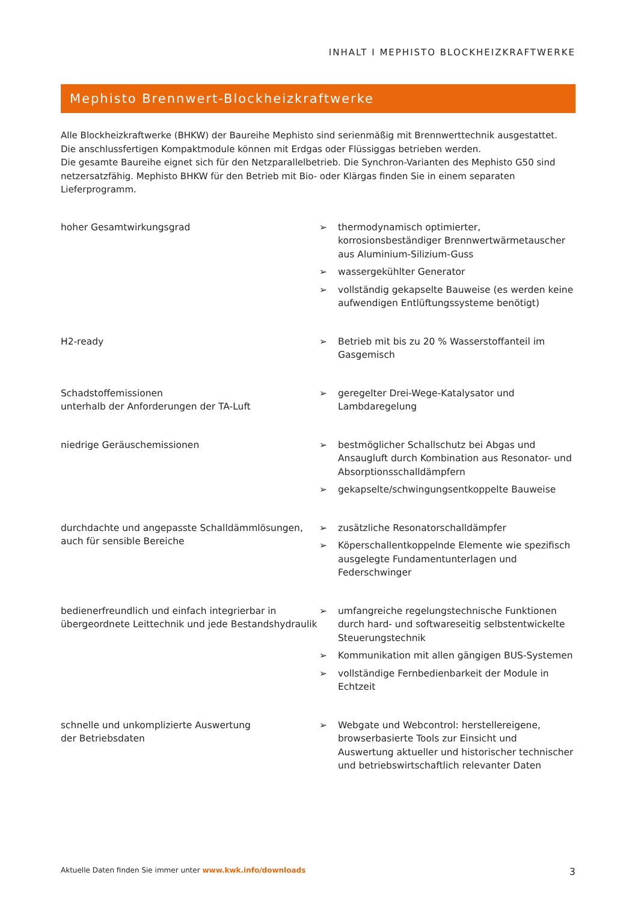INHALT I MEPHISTO BLOCKHEIZKRAFTWERKE
Mephisto Brennwert-Blockheizkraftwerke
Alle Blockheizkraftwerke (BHKW) der Baureihe Mephisto sind serienmäßig mit Brennwerttechnik ausgestattet.
Die anschlussfertigen Kompaktmodule können mit Erdgas oder Flüssiggas betrieben werden.
Die gesamte Baureihe eignet sich für den Netzparallelbetrieb. Die Synchron-Varianten des Mephisto G50 sind netzersatzfähig. Mephisto BHKW für den Betrieb mit Bio- oder Klärgas finden Sie in einem separaten Lieferprogramm.
hoher Gesamtwirkungsgrad
➢ thermodynamisch optimierter, korrosionsbeständiger Brennwertwärmetauscher aus Aluminium-Silizium-Guss
➢ wassergekühlter Generator
➢ vollständig gekapselte Bauweise (es werden keine aufwendigen Entlüftungssysteme benötigt)
H2-ready
➢ Betrieb mit bis zu 20 % Wasserstoffanteil im Gasgemisch
Schadstoffemissionen
unterhalb der Anforderungen der TA-Luft
➢ geregelter Drei-Wege-Katalysator und Lambdaregelung
niedrige Geräuschemissionen
➢ bestmöglicher Schallschutz bei Abgas und Ansaugluft durch Kombination aus Resonator- und Absorptionsschalldämpfern
➢ gekapselte/schwingungsentkoppelte Bauweise
durchdachte und angepasste Schalldämmlösungen, auch für sensible Bereiche
➢ zusätzliche Resonatorschalldämpfer
➢ Köperschallentkoppelnde Elemente wie spezifisch ausgelegte Fundamentunterlagen und Federschwinger
bedienerfreundlich und einfach integrierbar in übergeordnete Leittechnik und jede Bestandshydraulik
➢ umfangreiche regelungstechnische Funktionen durch hard- und softwareseitig selbstentwickelte Steuerungstechnik
➢ Kommunikation mit allen gängigen BUS-Systemen
➢ vollständige Fernbedienbarkeit der Module in Echtzeit
schnelle und unkomplizierte Auswertung
der Betriebsdaten
➢ Webgate und Webcontrol: herstellereigene, browserbasierte Tools zur Einsicht und Auswertung aktueller und historischer technischer und betriebswirtschaftlich relevanter Daten
Aktuelle Daten finden Sie immer unter www.kwk.info/downloads
3